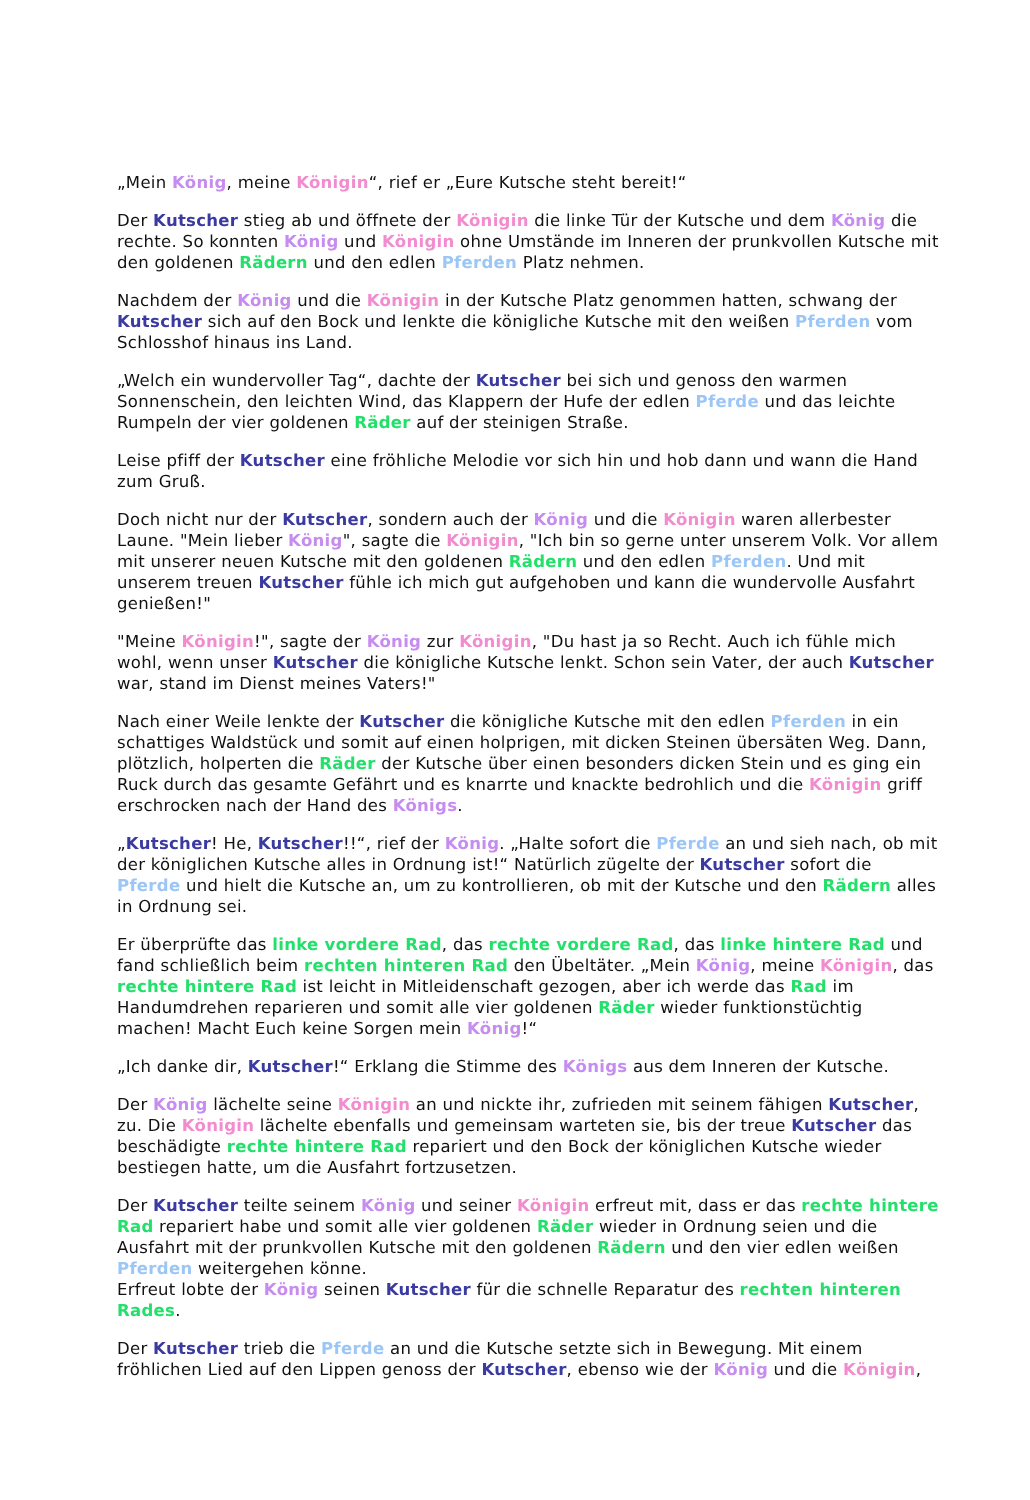„Mein König, meine Königin“, rief er „Eure Kutsche steht bereit!“
Der Kutscher stieg ab und öffnete der Königin die linke Tür der Kutsche und dem König die rechte. So konnten König und Königin ohne Umstände im Inneren der prunkvollen Kutsche mit den goldenen Rädern und den edlen Pferden Platz nehmen.
Nachdem der König und die Königin in der Kutsche Platz genommen hatten, schwang der Kutscher sich auf den Bock und lenkte die königliche Kutsche mit den weißen Pferden vom Schlosshof hinaus ins Land.
„Welch ein wundervoller Tag“, dachte der Kutscher bei sich und genoss den warmen Sonnenschein, den leichten Wind, das Klappern der Hufe der edlen Pferde und das leichte Rumpeln der vier goldenen Räder auf der steinigen Straße.
Leise pfiff der Kutscher eine fröhliche Melodie vor sich hin und hob dann und wann die Hand zum Gruß.
Doch nicht nur der Kutscher, sondern auch der König und die Königin waren allerbester Laune. "Mein lieber König", sagte die Königin, "Ich bin so gerne unter unserem Volk. Vor allem mit unserer neuen Kutsche mit den goldenen Rädern und den edlen Pferden. Und mit unserem treuen Kutscher fühle ich mich gut aufgehoben und kann die wundervolle Ausfahrt genießen!"
"Meine Königin!", sagte der König zur Königin, "Du hast ja so Recht. Auch ich fühle mich wohl, wenn unser Kutscher die königliche Kutsche lenkt. Schon sein Vater, der auch Kutscher war, stand im Dienst meines Vaters!"
Nach einer Weile lenkte der Kutscher die königliche Kutsche mit den edlen Pferden in ein schattiges Waldstück und somit auf einen holprigen, mit dicken Steinen übersäten Weg. Dann, plötzlich, holperten die Räder der Kutsche über einen besonders dicken Stein und es ging ein Ruck durch das gesamte Gefährt und es knarrte und knackte bedrohlich und die Königin griff erschrocken nach der Hand des Königs.
„Kutscher! He, Kutscher!!“, rief der König. „Halte sofort die Pferde an und sieh nach, ob mit der königlichen Kutsche alles in Ordnung ist!“ Natürlich zügelte der Kutscher sofort die Pferde und hielt die Kutsche an, um zu kontrollieren, ob mit der Kutsche und den Rädern alles in Ordnung sei.
Er überprüfte das linke vordere Rad, das rechte vordere Rad, das linke hintere Rad und fand schließlich beim rechten hinteren Rad den Übeltäter. „Mein König, meine Königin, das rechte hintere Rad ist leicht in Mitleidenschaft gezogen, aber ich werde das Rad im Handumdrehen reparieren und somit alle vier goldenen Räder wieder funktionstüchtig machen! Macht Euch keine Sorgen mein König!“
„Ich danke dir, Kutscher!“ Erklang die Stimme des Königs aus dem Inneren der Kutsche.
Der König lächelte seine Königin an und nickte ihr, zufrieden mit seinem fähigen Kutscher, zu. Die Königin lächelte ebenfalls und gemeinsam warteten sie, bis der treue Kutscher das beschädigte rechte hintere Rad repariert und den Bock der königlichen Kutsche wieder bestiegen hatte, um die Ausfahrt fortzusetzen.
Der Kutscher teilte seinem König und seiner Königin erfreut mit, dass er das rechte hintere Rad repariert habe und somit alle vier goldenen Räder wieder in Ordnung seien und die Ausfahrt mit der prunkvollen Kutsche mit den goldenen Rädern und den vier edlen weißen Pferden weitergehen könne.
Erfreut lobte der König seinen Kutscher für die schnelle Reparatur des rechten hinteren Rades.
Der Kutscher trieb die Pferde an und die Kutsche setzte sich in Bewegung. Mit einem fröhlichen Lied auf den Lippen genoss der Kutscher, ebenso wie der König und die Königin,